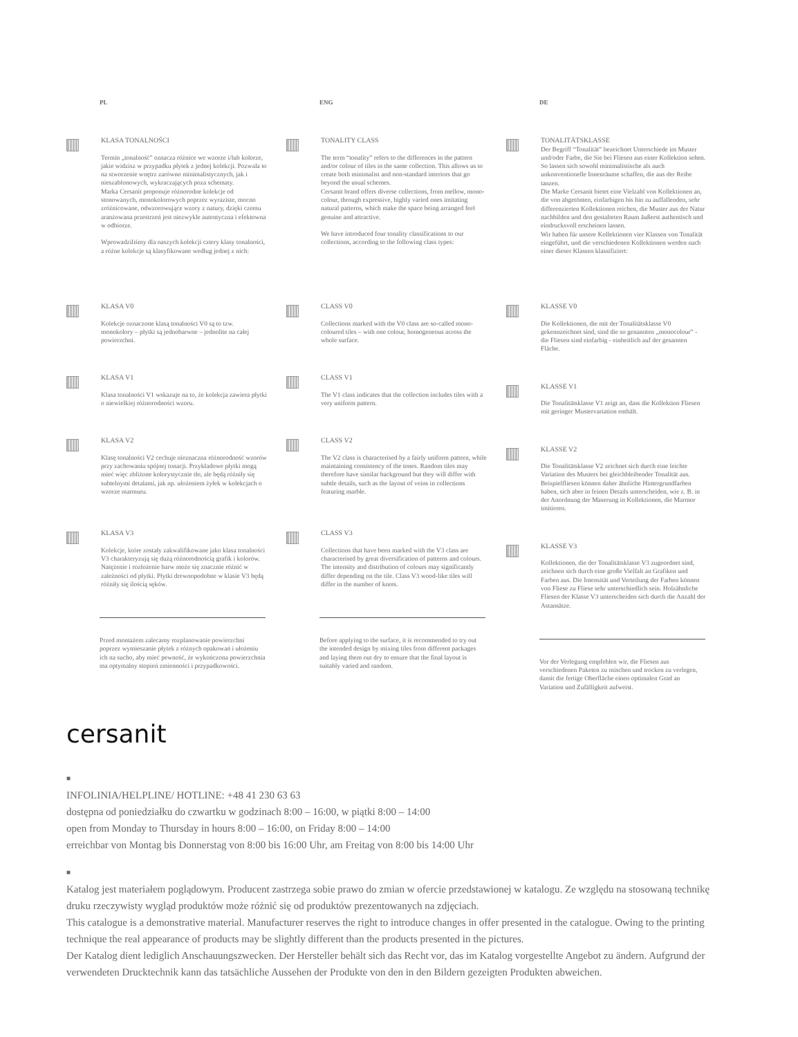PL
KLASA TONALNOŚCI
Termin „tonalność” oznacza różnice we wzorze i/lub kolorze, jakie widzisz w przypadku płytek z jednej kolekcji. Pozwala to na stworzenie wnętrz zarówno minimalistycznych, jak i nieszablonowych, wykraczających poza schematy.
Marka Cersanit proponuje różnorodne kolekcje od stonowanych, monokolorowych poprzez wyraziste, mocno zróżnicowane, odwzorowujące wzory z natury, dzięki czemu aranżowana przestrzeń jest niezwykle autentyczna i efektowna w odbiorze.
Wprowadziliśmy dla naszych kolekcji cztery klasy tonalności, a różne kolekcje są klasyfikowane według jednej z nich:
KLASA V0
Kolekcje oznaczone klasą tonalności V0 są to tzw. monokolory – płytki są jednobarwne – jednolite na całej powierzchni.
KLASA V1
Klasa tonalności V1 wskazuje na to, że kolekcja zawiera płytki o niewielkiej różnorodności wzoru.
KLASA V2
Klasę tonalności V2 cechuje nieznaczna różnorodność wzorów przy zachowaniu spójnej tonacji. Przykładowe płytki mogą mieć więc zbliżone kolorystycznie tło, ale będą różniły się subtelnymi detalami, jak np. ułożeniem żyłek w kolekcjach o wzorze marmuru.
KLASA V3
Kolekcje, które zostały zakwalifikowane jako klasa tonalności V3 charakteryzują się dużą różnorodnością grafik i kolorów. Natężenie i rozłożenie barw może się znacznie różnić w zależności od płytki. Płytki drewnopodobne w klasie V3 będą różniły się ilością sęków.
Przed montażem zalecamy rozplanowanie powierzchni poprzez wymieszanie płytek z różnych opakowań i ułożeniu ich na sucho, aby mieć pewność, że wykończona powierzchnia ma optymalny stopień zmienności i przypadkowości.
ENG
TONALITY CLASS
The term “tonality” refers to the differences in the pattern and/or colour of tiles in the same collection. This allows us to create both minimalist and non-standard interiors that go beyond the usual schemes.
Cersanit brand offers diverse collections, from mellow, mono-colour, through expressive, highly varied ones imitating natural patterns, which make the space being arranged feel genuine and attractive.
We have introduced four tonality classifications to our collections, according to the following class types:
CLASS V0
Collections marked with the V0 class are so-called mono-coloured tiles – with one colour, homogeneous across the whole surface.
CLASS V1
The V1 class indicates that the collection includes tiles with a very uniform pattern.
CLASS V2
The V2 class is characterised by a fairly uniform pattern, while maintaining consistency of the tones. Random tiles may therefore have similar background but they will differ with subtle details, such as the layout of veins in collections featuring marble.
CLASS V3
Collections that have been marked with the V3 class are characterised by great diversification of patterns and colours. The intensity and distribution of colours may significantly differ depending on the tile. Class V3 wood-like tiles will differ in the number of knots.
Before applying to the surface, it is recommended to try out the intended design by mixing tiles from different packages and laying them out dry to ensure that the final layout is suitably varied and random.
DE
TONALITÄTSKLASSE
Der Begriff “Tonalität” bezeichnet Unterschiede im Muster und/oder Farbe, die Sie bei Fliesen aus einer Kollektion sehen. So lassen sich sowohl minimalistische als auch unkonventionelle Innenräume schaffen, die aus der Reihe tanzen.
Die Marke Cersanit bietet eine Vielzahl von Kollektionen an, die von abgetönten, einfarbigen bis hin zu auffallenden, sehr differenzierten Kollektionen reichen, die Muster aus der Natur nachbilden und den gestalteten Raum äußerst authentisch und eindrucksvoll erscheinen lassen.
Wir haben für unsere Kollektionen vier Klassen von Tonalität eingeführt, und die verschiedenen Kollektionen werden nach einer dieser Klassen klassifiziert:
KLASSE V0
Die Kollektionen, die mit der Tonalitätsklasse V0 gekennzeichnet sind, sind die so genannten „monocolour” - die Fliesen sind einfarbig - einheitlich auf der gesamten Fläche.
KLASSE V1
Die Tonalitätsklasse V1 zeigt an, dass die Kollektion Fliesen mit geringer Mustervariation enthält.
KLASSE V2
Die Tonalitätsklasse V2 zeichnet sich durch eine leichte Variation des Musters bei gleichbleibender Tonalität aus. Beispielfliesen können daher ähnliche Hintergrundfarben haben, sich aber in feinen Details unterscheiden, wie z. B. in der Anordnung der Maserung in Kollektionen, die Marmor imitieren.
KLASSE V3
Kollektionen, die der Tonalitätsklasse V3 zugeordnet sind, zeichnen sich durch eine große Vielfalt an Grafiken und Farben aus. Die Intensität und Verteilung der Farben können von Fliese zu Fliese sehr unterschiedlich sein. Holzähnliche Fliesen der Klasse V3 unterscheiden sich durch die Anzahl der Astansätze.
Vor der Verlegung empfehlen wir, die Fliesen aus verschiedenen Paketen zu mischen und trocken zu verlegen, damit die fertige Oberfläche einen optimalen Grad an Variation und Zufälligkeit aufweist.
cersanit
■
INFOLINIA/HELPLINE/ HOTLINE: +48 41 230 63 63
dostępna od poniedziałku do czwartku w godzinach 8:00 – 16:00, w piątki 8:00 – 14:00
open from Monday to Thursday in hours 8:00 – 16:00, on Friday 8:00 – 14:00
erreichbar von Montag bis Donnerstag von 8:00 bis 16:00 Uhr, am Freitag von 8:00 bis 14:00 Uhr
■
Katalog jest materiałem poglądowym. Producent zastrzega sobie prawo do zmian w ofercie przedstawionej w katalogu. Ze względu na stosowaną technikę druku rzeczywisty wygląd produktów może różnić się od produktów prezentowanych na zdjęciach.
This catalogue is a demonstrative material. Manufacturer reserves the right to introduce changes in offer presented in the catalogue. Owing to the printing technique the real appearance of products may be slightly different than the products presented in the pictures.
Der Katalog dient lediglich Anschauungszwecken. Der Hersteller behält sich das Recht vor, das im Katalog vorgestellte Angebot zu ändern. Aufgrund der verwendeten Drucktechnik kann das tatsächliche Aussehen der Produkte von den in den Bildern gezeigten Produkten abweichen.